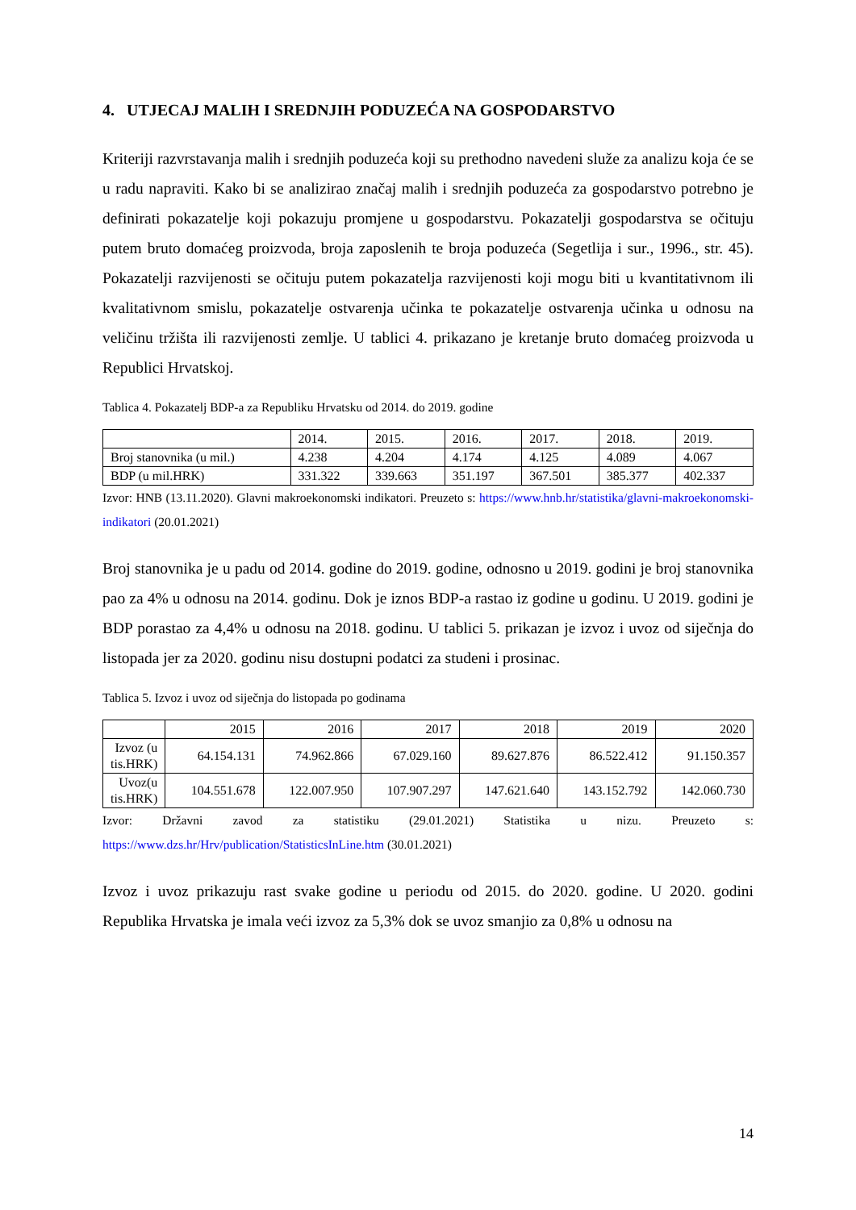4. UTJECAJ MALIH I SREDNJIH PODUZEĆA NA GOSPODARSTVO
Kriteriji razvrstavanja malih i srednjih poduzeća koji su prethodno navedeni služe za analizu koja će se u radu napraviti. Kako bi se analizirao značaj malih i srednjih poduzeća za gospodarstvo potrebno je definirati pokazatelje koji pokazuju promjene u gospodarstvu. Pokazatelji gospodarstva se očituju putem bruto domaćeg proizvoda, broja zaposlenih te broja poduzeća (Segetlija i sur., 1996., str. 45). Pokazatelji razvijenosti se očituju putem pokazatelja razvijenosti koji mogu biti u kvantitativnom ili kvalitativnom smislu, pokazatelje ostvarenja učinka te pokazatelje ostvarenja učinka u odnosu na veličinu tržišta ili razvijenosti zemlje. U tablici 4. prikazano je kretanje bruto domaćeg proizvoda u Republici Hrvatskoj.
Tablica 4. Pokazatelj BDP-a za Republiku Hrvatsku od 2014. do 2019. godine
| | 2014. | 2015. | 2016. | 2017. | 2018. | 2019. |
| --- | --- | --- | --- | --- | --- | --- |
| Broj stanovnika (u mil.) | 4.238 | 4.204 | 4.174 | 4.125 | 4.089 | 4.067 |
| BDP (u mil.HRK) | 331.322 | 339.663 | 351.197 | 367.501 | 385.377 | 402.337 |
Izvor: HNB (13.11.2020). Glavni makroekonomski indikatori. Preuzeto s: https://www.hnb.hr/statistika/glavni-makroekonomski-indikatori (20.01.2021)
Broj stanovnika je u padu od 2014. godine do 2019. godine, odnosno u 2019. godini je broj stanovnika pao za 4% u odnosu na 2014. godinu. Dok je iznos BDP-a rastao iz godine u godinu. U 2019. godini je BDP porastao za 4,4% u odnosu na 2018. godinu. U tablici 5. prikazan je izvoz i uvoz od siječnja do listopada jer za 2020. godinu nisu dostupni podatci za studeni i prosinac.
Tablica 5. Izvoz i uvoz od siječnja do listopada po godinama
| | 2015 | 2016 | 2017 | 2018 | 2019 | 2020 |
| --- | --- | --- | --- | --- | --- | --- |
| Izvoz (u tis.HRK) | 64.154.131 | 74.962.866 | 67.029.160 | 89.627.876 | 86.522.412 | 91.150.357 |
| Uvoz(u tis.HRK) | 104.551.678 | 122.007.950 | 107.907.297 | 147.621.640 | 143.152.792 | 142.060.730 |
Izvor: Državni zavod za statistiku (29.01.2021) Statistika u nizu. Preuzeto s: https://www.dzs.hr/Hrv/publication/StatisticsInLine.htm (30.01.2021)
Izvoz i uvoz prikazuju rast svake godine u periodu od 2015. do 2020. godine. U 2020. godini Republika Hrvatska je imala veći izvoz za 5,3% dok se uvoz smanjio za 0,8% u odnosu na
14